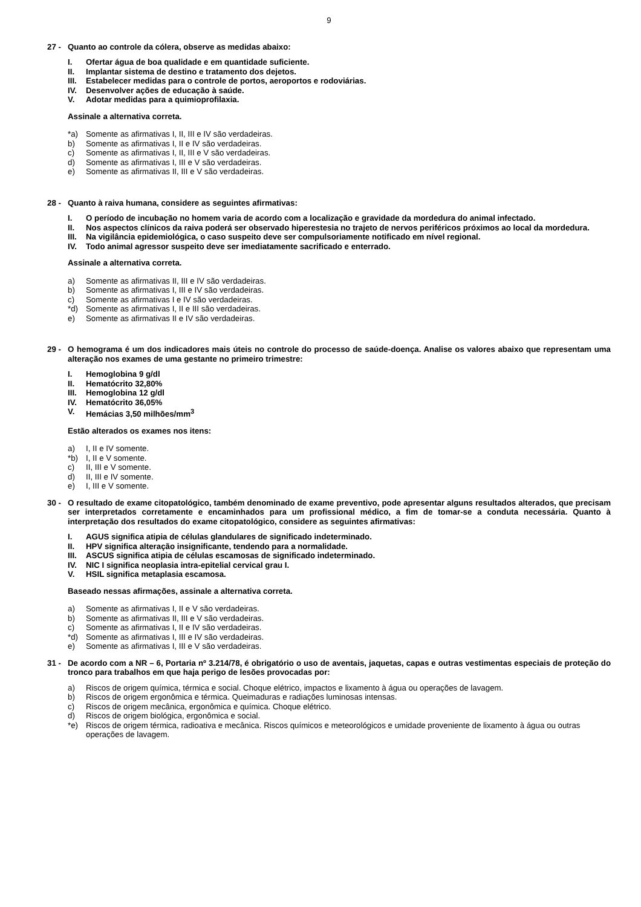9
27 - Quanto ao controle da cólera, observe as medidas abaixo:
I. Ofertar água de boa qualidade e em quantidade suficiente.
II. Implantar sistema de destino e tratamento dos dejetos.
III. Estabelecer medidas para o controle de portos, aeroportos e rodoviárias.
IV. Desenvolver ações de educação à saúde.
V. Adotar medidas para a quimioprofilaxia.
Assinale a alternativa correta.
*a) Somente as afirmativas I, II, III e IV são verdadeiras.
b) Somente as afirmativas I, II e IV são verdadeiras.
c) Somente as afirmativas I, II, III e V são verdadeiras.
d) Somente as afirmativas I, III e V são verdadeiras.
e) Somente as afirmativas II, III e V são verdadeiras.
28 - Quanto à raiva humana, considere as seguintes afirmativas:
I. O período de incubação no homem varia de acordo com a localização e gravidade da mordedura do animal infectado.
II. Nos aspectos clínicos da raiva poderá ser observado hiperestesia no trajeto de nervos periféricos próximos ao local da mordedura.
III. Na vigilância epidemiológica, o caso suspeito deve ser compulsoriamente notificado em nível regional.
IV. Todo animal agressor suspeito deve ser imediatamente sacrificado e enterrado.
Assinale a alternativa correta.
a) Somente as afirmativas II, III e IV são verdadeiras.
b) Somente as afirmativas I, III e IV são verdadeiras.
c) Somente as afirmativas I e IV são verdadeiras.
*d) Somente as afirmativas I, II e III são verdadeiras.
e) Somente as afirmativas II e IV são verdadeiras.
29 - O hemograma é um dos indicadores mais úteis no controle do processo de saúde-doença. Analise os valores abaixo que representam uma alteração nos exames de uma gestante no primeiro trimestre:
I. Hemoglobina 9 g/dl
II. Hematócrito 32,80%
III. Hemoglobina 12 g/dl
IV. Hematócrito 36,05%
V. Hemácias 3,50 milhões/mm<sup>3</sup>
Estão alterados os exames nos itens:
a) I, II e IV somente.
*b) I, II e V somente.
c) II, III e V somente.
d) II, III e IV somente.
e) I, III e V somente.
30 - O resultado de exame citopatológico, também denominado de exame preventivo, pode apresentar alguns resultados alterados, que precisam ser interpretados corretamente e encaminhados para um profissional médico, a fim de tomar-se a conduta necessária. Quanto à interpretação dos resultados do exame citopatológico, considere as seguintes afirmativas:
I. AGUS significa atipia de células glandulares de significado indeterminado.
II. HPV significa alteração insignificante, tendendo para a normalidade.
III. ASCUS significa atipia de células escamosas de significado indeterminado.
IV. NIC I significa neoplasia intra-epitelial cervical grau I.
V. HSIL significa metaplasia escamosa.
Baseado nessas afirmações, assinale a alternativa correta.
a) Somente as afirmativas I, II e V são verdadeiras.
b) Somente as afirmativas II, III e V são verdadeiras.
c) Somente as afirmativas I, II e IV são verdadeiras.
*d) Somente as afirmativas I, III e IV são verdadeiras.
e) Somente as afirmativas I, III e V são verdadeiras.
31 - De acordo com a NR – 6, Portaria nº 3.214/78, é obrigatório o uso de aventais, jaquetas, capas e outras vestimentas especiais de proteção do tronco para trabalhos em que haja perigo de lesões provocadas por:
a) Riscos de origem química, térmica e social. Choque elétrico, impactos e lixamento à água ou operações de lavagem.
b) Riscos de origem ergonômica e térmica. Queimaduras e radiações luminosas intensas.
c) Riscos de origem mecânica, ergonômica e química. Choque elétrico.
d) Riscos de origem biológica, ergonômica e social.
*e) Riscos de origem térmica, radioativa e mecânica. Riscos químicos e meteorológicos e umidade proveniente de lixamento à água ou outras operações de lavagem.